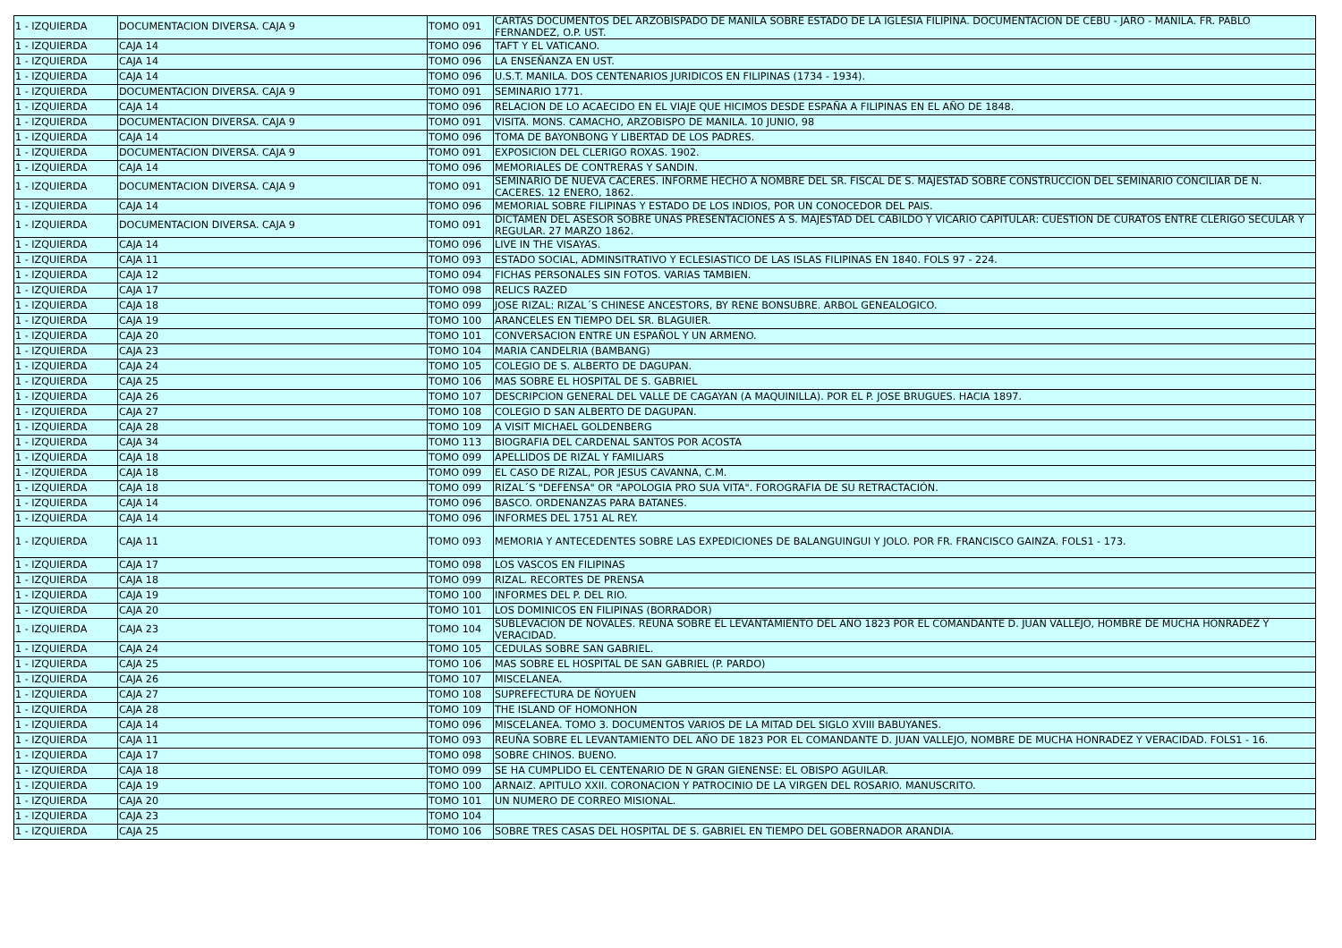| 1 - IZQUIERDA | DOCUMENTACION DIVERSA. CAJA 9 | TOMO 091 | CARTAS DOCUMENTOS DEL ARZOBISPADO DE MANILA SOBRE ESTADO DE LA IGLESIA FILIPINA. DOCUMENTACION DE CEBU - JARO - MANILA. FR. PABLO FERNANDEZ, O.P. UST. |
| 1 - IZQUIERDA | CAJA 14 | TOMO 096 | TAFT Y EL VATICANO. |
| 1 - IZQUIERDA | CAJA 14 | TOMO 096 | LA ENSEÑANZA EN UST. |
| 1 - IZQUIERDA | CAJA 14 | TOMO 096 | U.S.T. MANILA. DOS CENTENARIOS JURIDICOS EN FILIPINAS (1734 - 1934). |
| 1 - IZQUIERDA | DOCUMENTACION DIVERSA. CAJA 9 | TOMO 091 | SEMINARIO 1771. |
| 1 - IZQUIERDA | CAJA 14 | TOMO 096 | RELACION DE LO ACAECIDO EN EL VIAJE QUE HICIMOS DESDE ESPAÑA A FILIPINAS EN EL AÑO DE 1848. |
| 1 - IZQUIERDA | DOCUMENTACION DIVERSA. CAJA 9 | TOMO 091 | VISITA. MONS. CAMACHO, ARZOBISPO DE MANILA. 10 JUNIO, 98 |
| 1 - IZQUIERDA | CAJA 14 | TOMO 096 | TOMA DE BAYONBONG Y LIBERTAD DE LOS PADRES. |
| 1 - IZQUIERDA | DOCUMENTACION DIVERSA. CAJA 9 | TOMO 091 | EXPOSICION DEL CLERIGO ROXAS. 1902. |
| 1 - IZQUIERDA | CAJA 14 | TOMO 096 | MEMORIALES DE CONTRERAS Y SANDIN. |
| 1 - IZQUIERDA | DOCUMENTACION DIVERSA. CAJA 9 | TOMO 091 | SEMINARIO DE NUEVA CACERES. INFORME HECHO A NOMBRE DEL SR. FISCAL DE S. MAJESTAD SOBRE CONSTRUCCION DEL SEMINARIO CONCILIAR DE N. CACERES. 12 ENERO, 1862. |
| 1 - IZQUIERDA | CAJA 14 | TOMO 096 | MEMORIAL SOBRE FILIPINAS Y ESTADO DE LOS INDIOS, POR UN CONOCEDOR DEL PAIS. |
| 1 - IZQUIERDA | DOCUMENTACION DIVERSA. CAJA 9 | TOMO 091 | DICTAMEN DEL ASESOR SOBRE UNAS PRESENTACIONES A S. MAJESTAD DEL CABILDO Y VICARIO CAPITULAR: CUESTION DE CURATOS ENTRE CLERIGO SECULAR Y REGULAR. 27 MARZO 1862. |
| 1 - IZQUIERDA | CAJA 14 | TOMO 096 | LIVE IN THE VISAYAS. |
| 1 - IZQUIERDA | CAJA 11 | TOMO 093 | ESTADO SOCIAL, ADMINSITRATIVO Y ECLESIASTICO DE LAS ISLAS FILIPINAS EN 1840. FOLS 97 - 224. |
| 1 - IZQUIERDA | CAJA 12 | TOMO 094 | FICHAS PERSONALES SIN FOTOS. VARIAS TAMBIEN. |
| 1 - IZQUIERDA | CAJA 17 | TOMO 098 | RELICS RAZED |
| 1 - IZQUIERDA | CAJA 18 | TOMO 099 | JOSE RIZAL: RIZAL´S CHINESE ANCESTORS, BY RENE BONSUBRE. ARBOL GENEALOGICO. |
| 1 - IZQUIERDA | CAJA 19 | TOMO 100 | ARANCELES EN TIEMPO DEL SR. BLAGUIER. |
| 1 - IZQUIERDA | CAJA 20 | TOMO 101 | CONVERSACION ENTRE UN ESPAÑOL Y UN ARMENO. |
| 1 - IZQUIERDA | CAJA 23 | TOMO 104 | MARIA CANDELRIA (BAMBANG) |
| 1 - IZQUIERDA | CAJA 24 | TOMO 105 | COLEGIO DE S. ALBERTO DE DAGUPAN. |
| 1 - IZQUIERDA | CAJA 25 | TOMO 106 | MAS SOBRE EL HOSPITAL DE S. GABRIEL |
| 1 - IZQUIERDA | CAJA 26 | TOMO 107 | DESCRIPCION GENERAL DEL VALLE DE CAGAYAN (A MAQUINILLA). POR EL P. JOSE BRUGUES. HACIA 1897. |
| 1 - IZQUIERDA | CAJA 27 | TOMO 108 | COLEGIO D SAN ALBERTO DE DAGUPAN. |
| 1 - IZQUIERDA | CAJA 28 | TOMO 109 | A VISIT MICHAEL GOLDENBERG |
| 1 - IZQUIERDA | CAJA 34 | TOMO 113 | BIOGRAFIA DEL CARDENAL SANTOS POR ACOSTA |
| 1 - IZQUIERDA | CAJA 18 | TOMO 099 | APELLIDOS DE RIZAL Y FAMILIARS |
| 1 - IZQUIERDA | CAJA 18 | TOMO 099 | EL CASO DE RIZAL, POR JESUS CAVANNA, C.M. |
| 1 - IZQUIERDA | CAJA 18 | TOMO 099 | RIZAL´S "DEFENSA" OR "APOLOGIA PRO SUA VITA". FOROGRAFIA DE SU RETRACTACIÓN. |
| 1 - IZQUIERDA | CAJA 14 | TOMO 096 | BASCO. ORDENANZAS PARA BATANES. |
| 1 - IZQUIERDA | CAJA 14 | TOMO 096 | INFORMES DEL 1751 AL REY. |
| 1 - IZQUIERDA | CAJA 11 | TOMO 093 | MEMORIA Y ANTECEDENTES SOBRE LAS EXPEDICIONES DE BALANGUINGUI Y JOLO. POR FR. FRANCISCO GAINZA. FOLS1 - 173. |
| 1 - IZQUIERDA | CAJA 17 | TOMO 098 | LOS VASCOS EN FILIPINAS |
| 1 - IZQUIERDA | CAJA 18 | TOMO 099 | RIZAL. RECORTES DE PRENSA |
| 1 - IZQUIERDA | CAJA 19 | TOMO 100 | INFORMES DEL P. DEL RIO. |
| 1 - IZQUIERDA | CAJA 20 | TOMO 101 | LOS DOMINICOS EN FILIPINAS (BORRADOR) |
| 1 - IZQUIERDA | CAJA 23 | TOMO 104 | SUBLEVACION DE NOVALES. REUÑA SOBRE EL LEVANTAMIENTO DEL AÑO 1823 POR EL COMANDANTE D. JUAN VALLEJO, HOMBRE DE MUCHA HONRADEZ Y VERACIDAD. |
| 1 - IZQUIERDA | CAJA 24 | TOMO 105 | CEDULAS SOBRE SAN GABRIEL. |
| 1 - IZQUIERDA | CAJA 25 | TOMO 106 | MAS SOBRE EL HOSPITAL DE SAN GABRIEL (P. PARDO) |
| 1 - IZQUIERDA | CAJA 26 | TOMO 107 | MISCELANEA. |
| 1 - IZQUIERDA | CAJA 27 | TOMO 108 | SUPREFECTURA DE ÑOYUEN |
| 1 - IZQUIERDA | CAJA 28 | TOMO 109 | THE ISLAND OF HOMONHON |
| 1 - IZQUIERDA | CAJA 14 | TOMO 096 | MISCELANEA. TOMO 3. DOCUMENTOS VARIOS DE LA MITAD DEL SIGLO XVIII BABUYANES. |
| 1 - IZQUIERDA | CAJA 11 | TOMO 093 | REUÑA SOBRE EL LEVANTAMIENTO DEL AÑO DE 1823 POR EL COMANDANTE D. JUAN VALLEJO, NOMBRE DE MUCHA HONRADEZ Y VERACIDAD. FOLS1 - 16. |
| 1 - IZQUIERDA | CAJA 17 | TOMO 098 | SOBRE CHINOS. BUENO. |
| 1 - IZQUIERDA | CAJA 18 | TOMO 099 | SE HA CUMPLIDO EL CENTENARIO DE N GRAN GIENENSE: EL OBISPO AGUILAR. |
| 1 - IZQUIERDA | CAJA 19 | TOMO 100 | ARNAIZ. APITULO XXII. CORONACION Y PATROCINIO DE LA VIRGEN DEL ROSARIO. MANUSCRITO. |
| 1 - IZQUIERDA | CAJA 20 | TOMO 101 | UN NUMERO DE CORREO MISIONAL. |
| 1 - IZQUIERDA | CAJA 23 | TOMO 104 | |
| 1 - IZQUIERDA | CAJA 25 | TOMO 106 | SOBRE TRES CASAS DEL HOSPITAL DE S. GABRIEL EN TIEMPO DEL GOBERNADOR ARANDIA. |